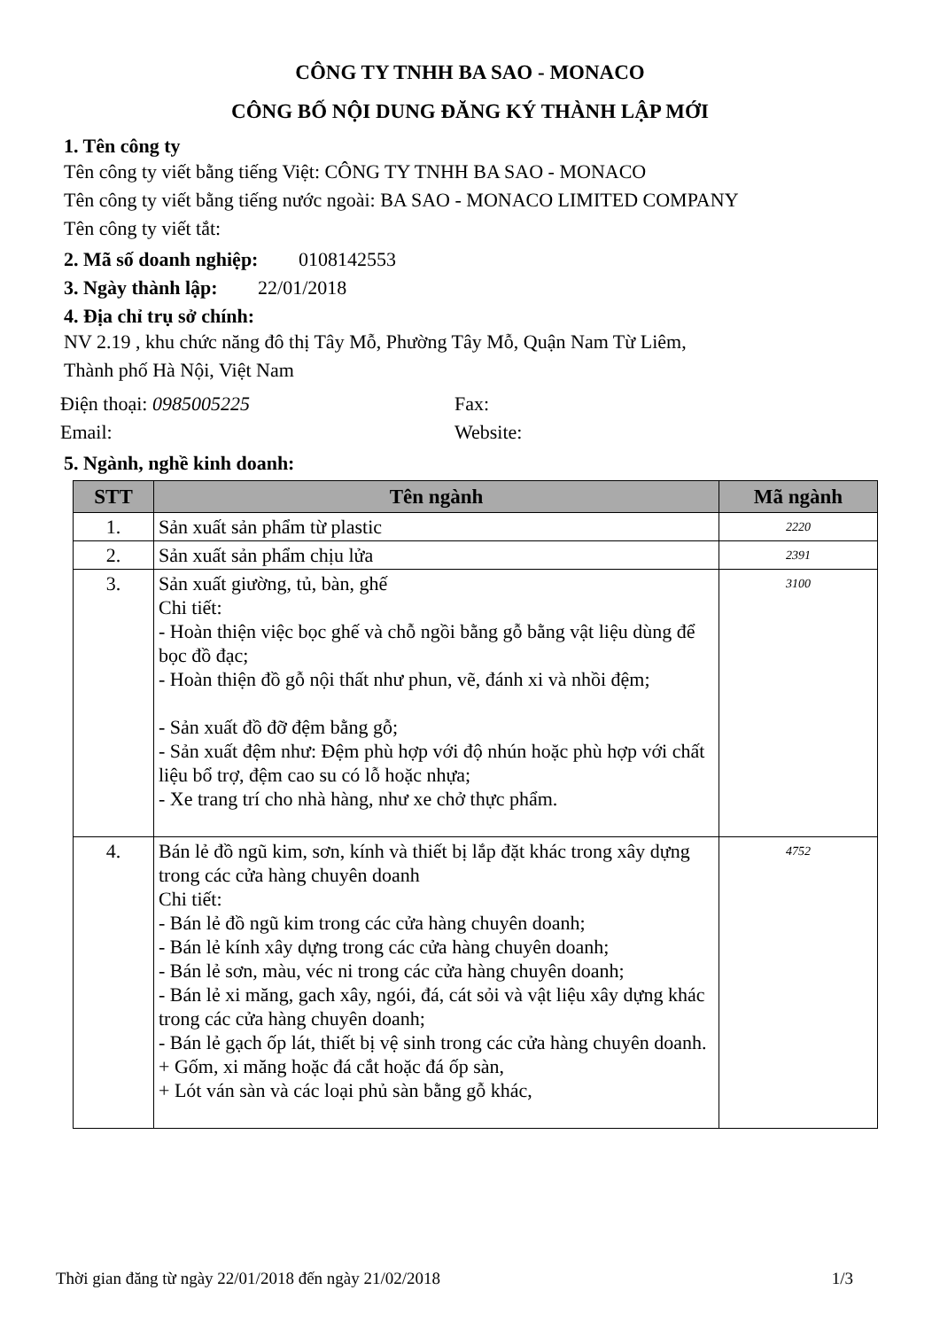CÔNG TY TNHH BA SAO - MONACO
CÔNG BỐ NỘI DUNG ĐĂNG KÝ THÀNH LẬP MỚI
1. Tên công ty
Tên công ty viết bằng tiếng Việt: CÔNG TY TNHH BA SAO - MONACO
Tên công ty viết bằng tiếng nước ngoài: BA SAO - MONACO LIMITED COMPANY
Tên công ty viết tắt:
2. Mã số doanh nghiệp: 0108142553
3. Ngày thành lập: 22/01/2018
4. Địa chỉ trụ sở chính:
NV 2.19 , khu chức năng đô thị Tây Mỗ, Phường Tây Mỗ, Quận Nam Từ Liêm,
Thành phố Hà Nội, Việt Nam
Điện thoại: 0985005225 Fax:
Email: Website:
5. Ngành, nghề kinh doanh:
| STT | Tên ngành | Mã ngành |
| --- | --- | --- |
| 1. | Sản xuất sản phẩm từ plastic | 2220 |
| 2. | Sản xuất sản phẩm chịu lửa | 2391 |
| 3. | Sản xuất giường, tủ, bàn, ghế Chi tiết: - Hoàn thiện việc bọc ghế và chỗ ngồi bằng gỗ bằng vật liệu dùng để bọc đồ đạc; - Hoàn thiện đồ gỗ nội thất như phun, vẽ, đánh xi và nhồi đệm; - Sản xuất đồ đỡ đệm bằng gỗ; - Sản xuất đệm như: Đệm phù hợp với độ nhún hoặc phù hợp với chất liệu bổ trợ, đệm cao su có lỗ hoặc nhựa; - Xe trang trí cho nhà hàng, như xe chở thực phẩm. | 3100 |
| 4. | Bán lẻ đồ ngũ kim, sơn, kính và thiết bị lắp đặt khác trong xây dựng trong các cửa hàng chuyên doanh Chi tiết: - Bán lẻ đồ ngũ kim trong các cửa hàng chuyên doanh; - Bán lẻ kính xây dựng trong các cửa hàng chuyên doanh; - Bán lẻ sơn, màu, véc ni trong các cửa hàng chuyên doanh; - Bán lẻ xi măng, gach xây, ngói, đá, cát sỏi và vật liệu xây dựng khác trong các cửa hàng chuyên doanh; - Bán lẻ gạch ốp lát, thiết bị vệ sinh trong các cửa hàng chuyên doanh. + Gốm, xi măng hoặc đá cắt hoặc đá ốp sàn, + Lót ván sàn và các loại phủ sàn bằng gỗ khác, | 4752 |
Thời gian đăng từ ngày 22/01/2018 đến ngày 21/02/2018 1/3